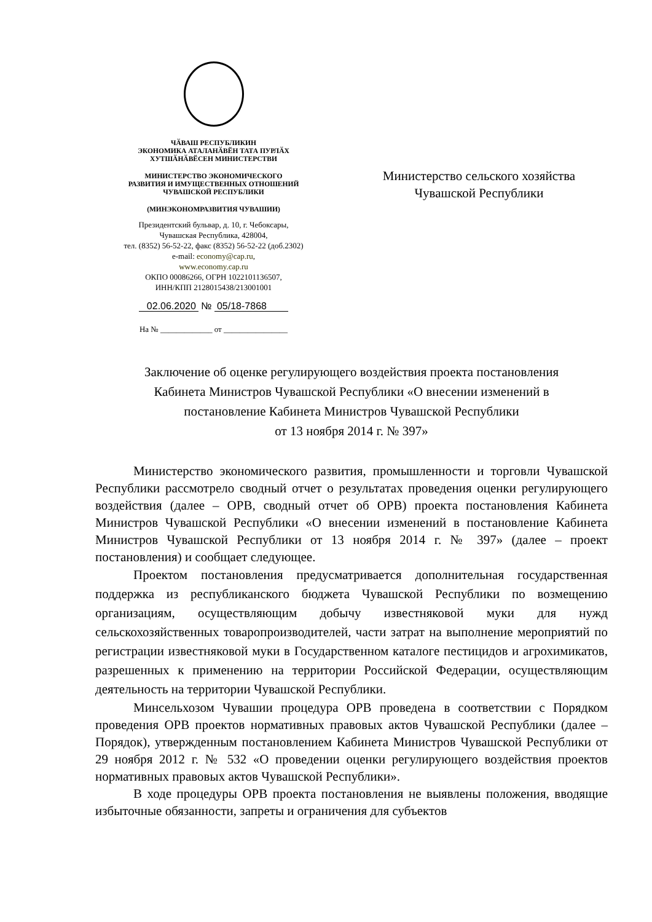ЧӐВАШ РЕСПУБЛИКИН
ЭКОНОМИКА АТАЛАНӐВӖН ТАТА ПУРЛӐХ
ХУТШӐНӐВӖСЕН МИНИСТЕРСТВИ
МИНИСТЕРСТВО ЭКОНОМИЧЕСКОГО
РАЗВИТИЯ И ИМУЩЕСТВЕННЫХ ОТНОШЕНИЙ
ЧУВАШСКОЙ РЕСПУБЛИКИ
(МИНЭКОНОМРАЗВИТИЯ ЧУВАШИИ)
Президентский бульвар, д. 10, г. Чебоксары,
Чувашская Республика, 428004,
тел. (8352) 56-52-22, факс (8352) 56-52-22 (доб.2302)
e-mail: economy@cap.ru,
www.economy.cap.ru
ОКПО 00086266, ОГРН 1022101136507,
ИНН/КПП 2128015438/213001001
02.06.2020 № 05/18-7868
На № _____________ от ________________
Министерство сельского хозяйства
Чувашской Республики
Заключение об оценке регулирующего воздействия проекта постановления
Кабинета Министров Чувашской Республики «О внесении изменений в
постановление Кабинета Министров Чувашской Республики
от 13 ноября 2014 г. № 397»
Министерство экономического развития, промышленности и торговли Чувашской Республики рассмотрело сводный отчет о результатах проведения оценки регулирующего воздействия (далее – ОРВ, сводный отчет об ОРВ) проекта постановления Кабинета Министров Чувашской Республики «О внесении изменений в постановление Кабинета Министров Чувашской Республики от 13 ноября 2014 г. № 397» (далее – проект постановления) и сообщает следующее.
Проектом постановления предусматривается дополнительная государственная поддержка из республиканского бюджета Чувашской Республики по возмещению организациям, осуществляющим добычу известняковой муки для нужд сельскохозяйственных товаропроизводителей, части затрат на выполнение мероприятий по регистрации известняковой муки в Государственном каталоге пестицидов и агрохимикатов, разрешенных к применению на территории Российской Федерации, осуществляющим деятельность на территории Чувашской Республики.
Минсельхозом Чувашии процедура ОРВ проведена в соответствии с Порядком проведения ОРВ проектов нормативных правовых актов Чувашской Республики (далее – Порядок), утвержденным постановлением Кабинета Министров Чувашской Республики от 29 ноября 2012 г. № 532 «О проведении оценки регулирующего воздействия проектов нормативных правовых актов Чувашской Республики».
В ходе процедуры ОРВ проекта постановления не выявлены положения, вводящие избыточные обязанности, запреты и ограничения для субъектов